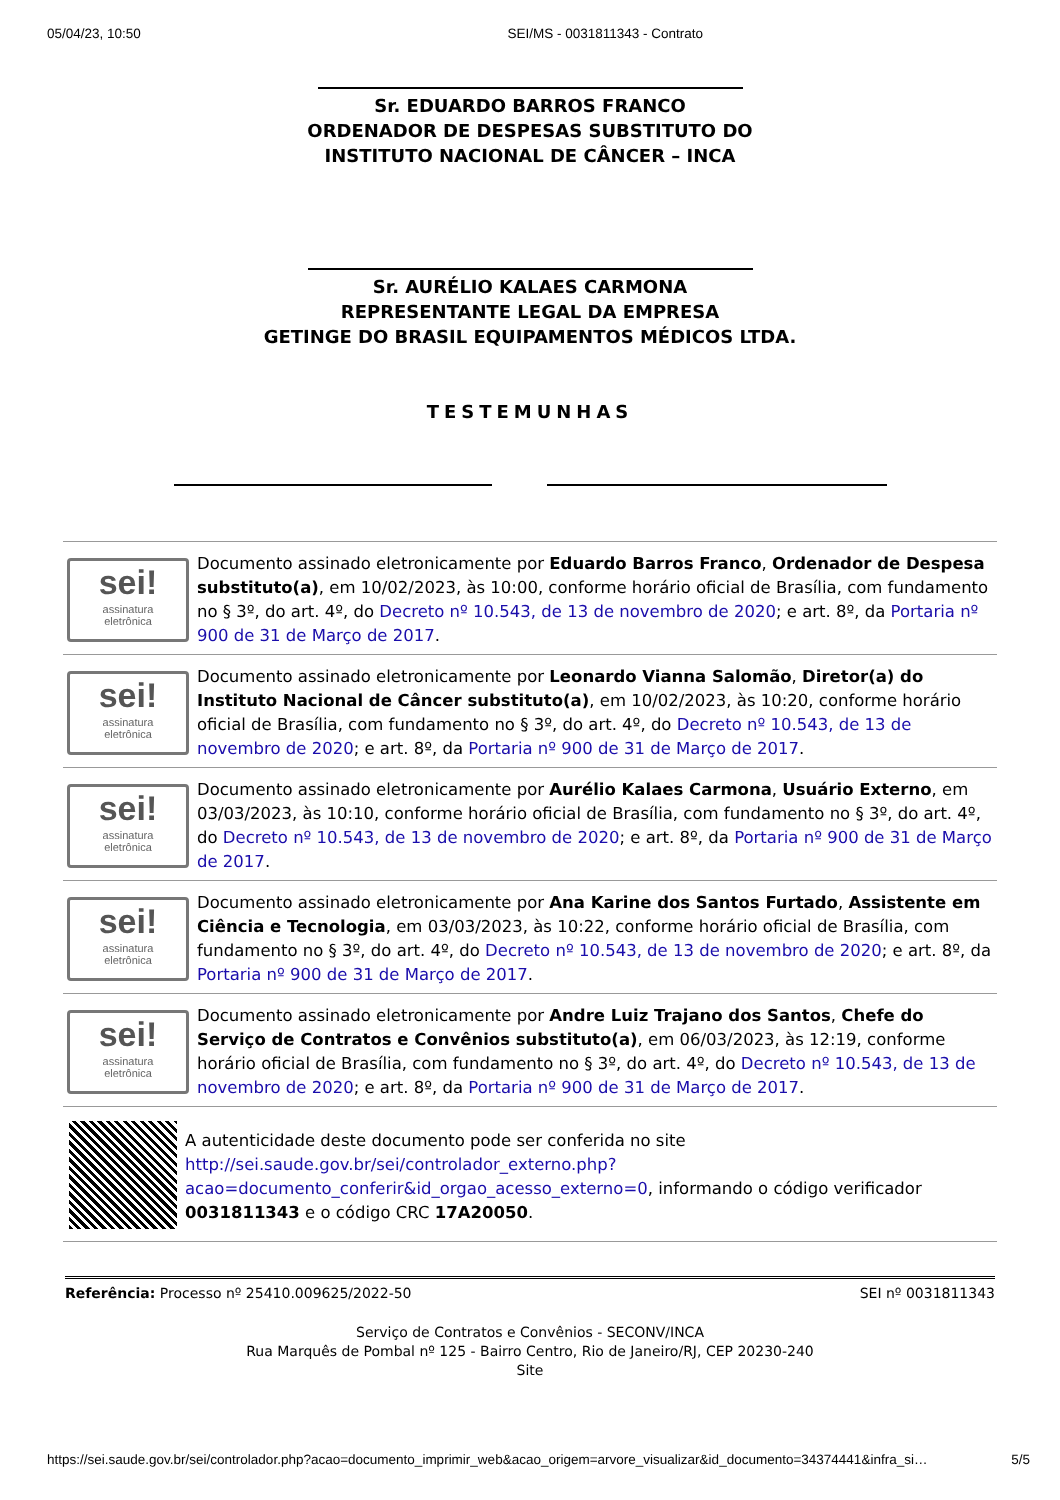05/04/23, 10:50 SEI/MS - 0031811343 - Contrato
Sr. EDUARDO BARROS FRANCO
ORDENADOR DE DESPESAS SUBSTITUTO DO
INSTITUTO NACIONAL DE CÂNCER – INCA
Sr. AURÉLIO KALAES CARMONA
REPRESENTANTE LEGAL DA EMPRESA
GETINGE DO BRASIL EQUIPAMENTOS MÉDICOS LTDA.
TESTEMUNHAS
sei!
assinatura
eletrônica
Documento assinado eletronicamente por Eduardo Barros Franco, Ordenador de Despesa substituto(a), em 10/02/2023, às 10:00, conforme horário oficial de Brasília, com fundamento no § 3º, do art. 4º, do Decreto nº 10.543, de 13 de novembro de 2020; e art. 8º, da Portaria nº 900 de 31 de Março de 2017.
sei!
assinatura
eletrônica
Documento assinado eletronicamente por Leonardo Vianna Salomão, Diretor(a) do Instituto Nacional de Câncer substituto(a), em 10/02/2023, às 10:20, conforme horário oficial de Brasília, com fundamento no § 3º, do art. 4º, do Decreto nº 10.543, de 13 de novembro de 2020; e art. 8º, da Portaria nº 900 de 31 de Março de 2017.
sei!
assinatura
eletrônica
Documento assinado eletronicamente por Aurélio Kalaes Carmona, Usuário Externo, em 03/03/2023, às 10:10, conforme horário oficial de Brasília, com fundamento no § 3º, do art. 4º, do Decreto nº 10.543, de 13 de novembro de 2020; e art. 8º, da Portaria nº 900 de 31 de Março de 2017.
sei!
assinatura
eletrônica
Documento assinado eletronicamente por Ana Karine dos Santos Furtado, Assistente em Ciência e Tecnologia, em 03/03/2023, às 10:22, conforme horário oficial de Brasília, com fundamento no § 3º, do art. 4º, do Decreto nº 10.543, de 13 de novembro de 2020; e art. 8º, da Portaria nº 900 de 31 de Março de 2017.
sei!
assinatura
eletrônica
Documento assinado eletronicamente por Andre Luiz Trajano dos Santos, Chefe do Serviço de Contratos e Convênios substituto(a), em 06/03/2023, às 12:19, conforme horário oficial de Brasília, com fundamento no § 3º, do art. 4º, do Decreto nº 10.543, de 13 de novembro de 2020; e art. 8º, da Portaria nº 900 de 31 de Março de 2017.
A autenticidade deste documento pode ser conferida no site http://sei.saude.gov.br/sei/controlador_externo.php?acao=documento_conferir&id_orgao_acesso_externo=0, informando o código verificador 0031811343 e o código CRC 17A20050.
Referência: Processo nº 25410.009625/2022-50 SEI nº 0031811343
Serviço de Contratos e Convênios - SECONV/INCA
Rua Marquês de Pombal nº 125 - Bairro Centro, Rio de Janeiro/RJ, CEP 20230-240
Site
https://sei.saude.gov.br/sei/controlador.php?acao=documento_imprimir_web&acao_origem=arvore_visualizar&id_documento=34374441&infra_si… 5/5